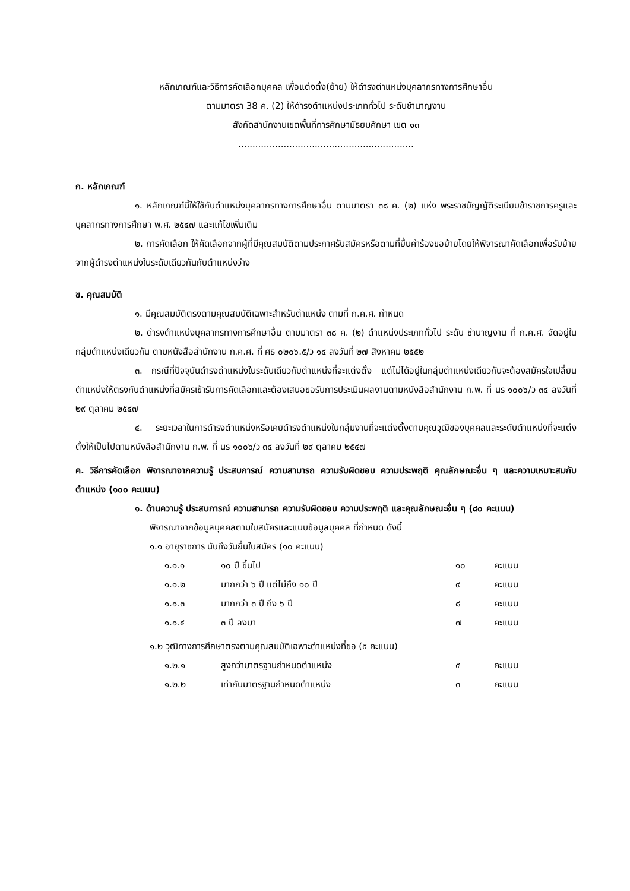หลักเกณฑ์และวิธีการคัดเลือกบุคคล เพื่อแต่งตั้ง(ย้าย) ให้ดำรงตำแหน่งบุคลากรทางการศึกษาอื่น
ตามมาตรา 38 ค. (2) ให้ดำรงตำแหน่งประเภททั่วไป ระดับชำนาญงาน
สังกัดสำนักงานเขตพื้นที่การศึกษามัธยมศึกษา เขต ๑๓
..............................................................
ก. หลักเกณฑ์
๑. หลักเกณฑ์นี้ให้ใช้กับตำแหน่งบุคลากรทางการศึกษาอื่น ตามมาตรา ๓๘ ค. (๒) แห่ง พระราชบัญญัติระเบียบข้าราชการครูและบุคลากรทางการศึกษา พ.ศ. ๒๕๔๗ และแก้ไขเพิ่มเติม
๒. การคัดเลือก ให้คัดเลือกจากผู้ที่มีคุณสมบัติตามประกาศรับสมัครหรือตามที่ยื่นคำร้องขอย้ายโดยให้พิจารณาคัดเลือกเพื่อรับย้ายจากผู้ดำรงตำแหน่งในระดับเดียวกันกับตำแหน่งว่าง
ข. คุณสมบัติ
๑. มีคุณสมบัติตรงตามคุณสมบัติเฉพาะสำหรับตำแหน่ง ตามที่ ก.ค.ศ. กำหนด
๒. ดำรงตำแหน่งบุคลากรทางการศึกษาอื่น ตามมาตรา ๓๘ ค. (๒) ตำแหน่งประเภททั่วไป ระดับ ชำนาญงาน ที่ ก.ค.ศ. จัดอยู่ในกลุ่มตำแหน่งเดียวกัน ตามหนังสือสำนักงาน ก.ค.ศ. ที่ ศธ ๐๒๐๖.๕/ว ๑๔ ลงวันที่ ๒๗ สิงหาคม ๒๕๕๒
๓. กรณีที่ปัจจุบันดำรงตำแหน่งในระดับเดียวกับตำแหน่งที่จะแต่งตั้ง แต่ไม่ได้อยู่ในกลุ่มตำแหน่งเดียวกันจะต้องสมัครใจเปลี่ยนตำแหน่งให้ตรงกับตำแหน่งที่สมัครเข้ารับการคัดเลือกและต้องเสนอขอรับการประเมินผลงานตามหนังสือสำนักงาน ก.พ. ที่ นร ๑๐๐๖/ว ๓๔ ลงวันที่ ๒๙ ตุลาคม ๒๕๔๗
๔. ระยะเวลาในการดำรงตำแหน่งหรือเคยดำรงตำแหน่งในกลุ่มงานที่จะแต่งตั้งตามคุณวุฒิของบุคคลและระดับตำแหน่งที่จะแต่งตั้งให้เป็นไปตามหนังสือสำนักงาน ก.พ. ที่ นร ๑๐๐๖/ว ๓๔ ลงวันที่ ๒๙ ตุลาคม ๒๕๔๗
ค. วิธีการคัดเลือก พิจารณาจากความรู้ ประสบการณ์ ความสามารถ ความรับผิดชอบ ความประพฤติ คุณลักษณะอื่น ๆ และความเหมาะสมกับตำแหน่ง (๑๐๐ คะแนน)
๑. ด้านความรู้ ประสบการณ์ ความสามารถ ความรับผิดชอบ ความประพฤติ และคุณลักษณะอื่น ๆ (๘๐ คะแนน)
พิจารณาจากข้อมูลบุคคลตามใบสมัครและแบบข้อมูลบุคคล ที่กำหนด ดังนี้
๑.๑ อายุราชการ นับถึงวันยื่นใบสมัคร (๑๐ คะแนน)
| ๑.๑.๑ | ๑๐ ปี ขึ้นไป | ๑๐ | คะแนน |
| ๑.๑.๒ | มากกว่า ๖ ปี แต่ไม่ถึง ๑๐ ปี | ๙ | คะแนน |
| ๑.๑.๓ | มากกว่า ๓ ปี ถึง ๖ ปี | ๘ | คะแนน |
| ๑.๑.๔ | ๓ ปี ลงมา | ๗ | คะแนน |
๑.๒ วุฒิทางการศึกษาตรงตามคุณสมบัติเฉพาะตำแหน่งที่ขอ (๕ คะแนน)
| ๑.๒.๑ | สูงกว่ามาตรฐานกำหนดตำแหน่ง | ๕ | คะแนน |
| ๑.๒.๒ | เท่ากับมาตรฐานกำหนดตำแหน่ง | ๓ | คะแนน |